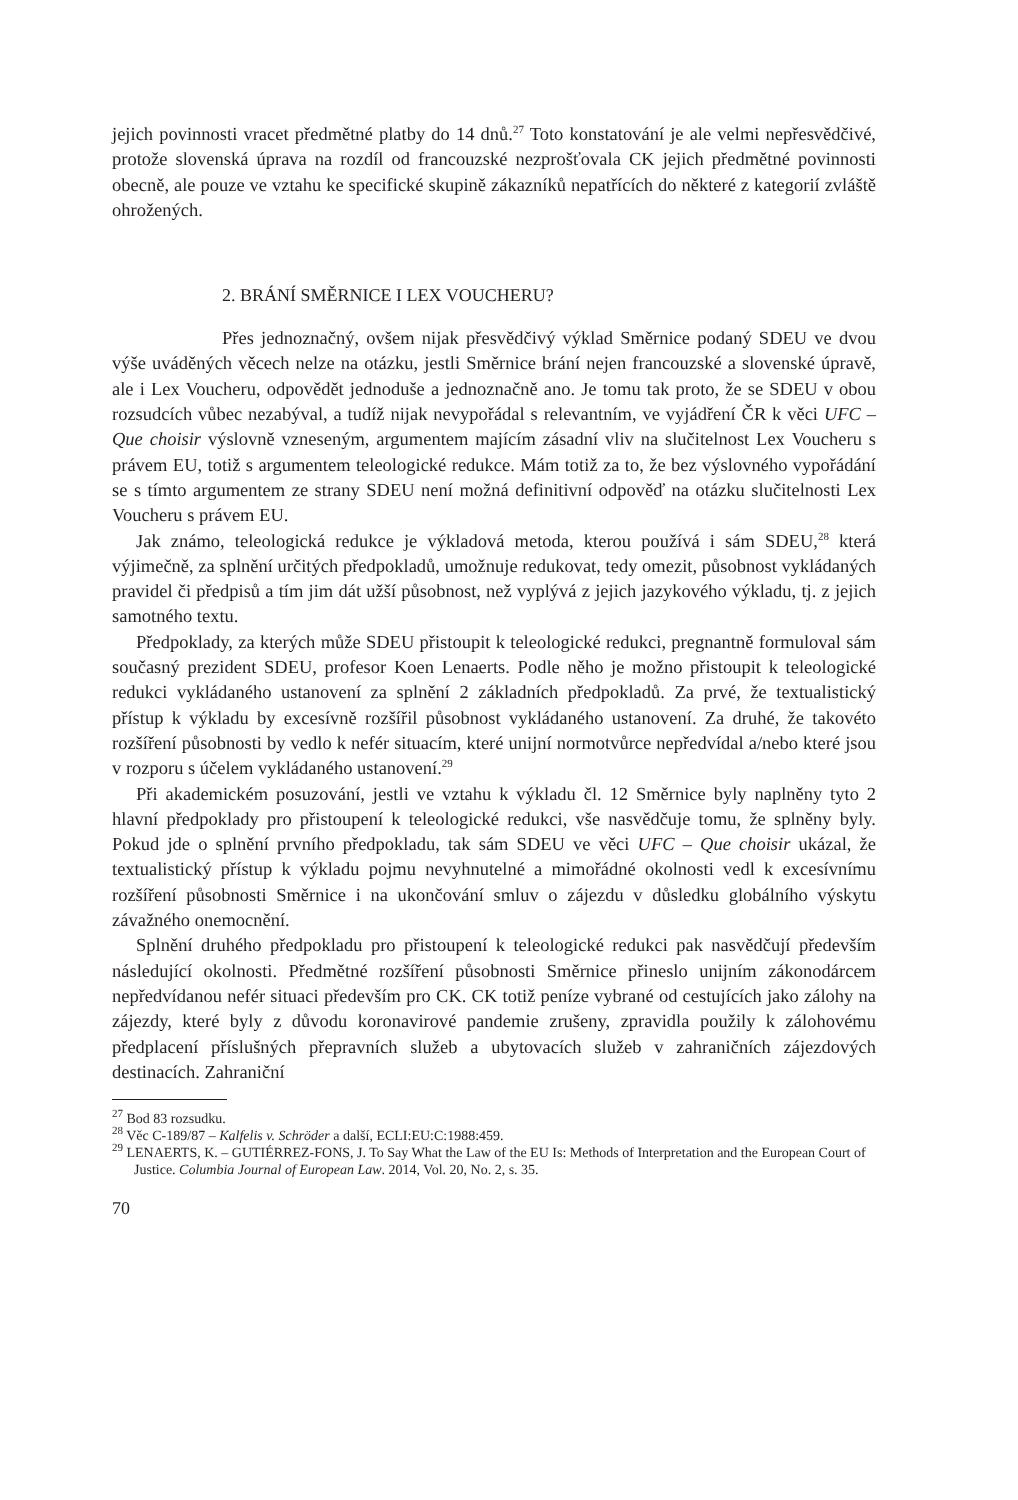jejich povinnosti vracet předmětné platby do 14 dnů.<sup>27</sup> Toto konstatování je ale velmi nepřesvědčivé, protože slovenská úprava na rozdíl od francouzské nezprošťovala CK jejich předmětné povinnosti obecně, ale pouze ve vztahu ke specifické skupině zákazníků nepatřících do některé z kategorií zvláště ohrožených.
2. BRÁNÍ SMĚRNICE I LEX VOUCHERU?
Přes jednoznačný, ovšem nijak přesvědčivý výklad Směrnice podaný SDEU ve dvou výše uváděných věcech nelze na otázku, jestli Směrnice brání nejen francouzské a slovenské úpravě, ale i Lex Voucheru, odpovědět jednoduše a jednoznačně ano. Je tomu tak proto, že se SDEU v obou rozsudcích vůbec nezabýval, a tudíž nijak nevypořádal s relevantním, ve vyjádření ČR k věci UFC – Que choisir výslovně vzneseným, argumentem majícím zásadní vliv na slučitelnost Lex Voucheru s právem EU, totiž s argumentem teleologické redukce. Mám totiž za to, že bez výslovného vypořádání se s tímto argumentem ze strany SDEU není možná definitivní odpověď na otázku slučitelnosti Lex Voucheru s právem EU.
Jak známo, teleologická redukce je výkladová metoda, kterou používá i sám SDEU,<sup>28</sup> která výjimečně, za splnění určitých předpokladů, umožnuje redukovat, tedy omezit, působnost vykládaných pravidel či předpisů a tím jim dát užší působnost, než vyplývá z jejich jazykového výkladu, tj. z jejich samotného textu.
Předpoklady, za kterých může SDEU přistoupit k teleologické redukci, pregnantně formuloval sám současný prezident SDEU, profesor Koen Lenaerts. Podle něho je možno přistoupit k teleologické redukci vykládaného ustanovení za splnění 2 základních předpokladů. Za prvé, že textualistický přístup k výkladu by excesívně rozšířil působnost vykládaného ustanovení. Za druhé, že takovéto rozšíření působnosti by vedlo k nefér situacím, které unijní normotvůrce nepředvídal a/nebo které jsou v rozporu s účelem vykládaného ustanovení.<sup>29</sup>
Při akademickém posuzování, jestli ve vztahu k výkladu čl. 12 Směrnice byly naplněny tyto 2 hlavní předpoklady pro přistoupení k teleologické redukci, vše nasvědčuje tomu, že splněny byly. Pokud jde o splnění prvního předpokladu, tak sám SDEU ve věci UFC – Que choisir ukázal, že textualistický přístup k výkladu pojmu nevyhnutelné a mimořádné okolnosti vedl k excesívnímu rozšíření působnosti Směrnice i na ukončování smluv o zájezdu v důsledku globálního výskytu závažného onemocnění.
Splnění druhého předpokladu pro přistoupení k teleologické redukci pak nasvědčují především následující okolnosti. Předmětné rozšíření působnosti Směrnice přineslo unijním zákonodárcem nepředvídanou nefér situaci především pro CK. CK totiž peníze vybrané od cestujících jako zálohy na zájezdy, které byly z důvodu koronavirové pandemie zrušeny, zpravidla použily k zálohovému předplacení příslušných přepravních služeb a ubytovacích služeb v zahraničních zájezdových destinacích. Zahraniční
<sup>27</sup> Bod 83 rozsudku.
<sup>28</sup> Věc C-189/87 – Kalfelis v. Schröder a další, ECLI:EU:C:1988:459.
<sup>29</sup> LENAERTS, K. – GUTIÉRREZ-FONS, J. To Say What the Law of the EU Is: Methods of Interpretation and the European Court of Justice. Columbia Journal of European Law. 2014, Vol. 20, No. 2, s. 35.
70